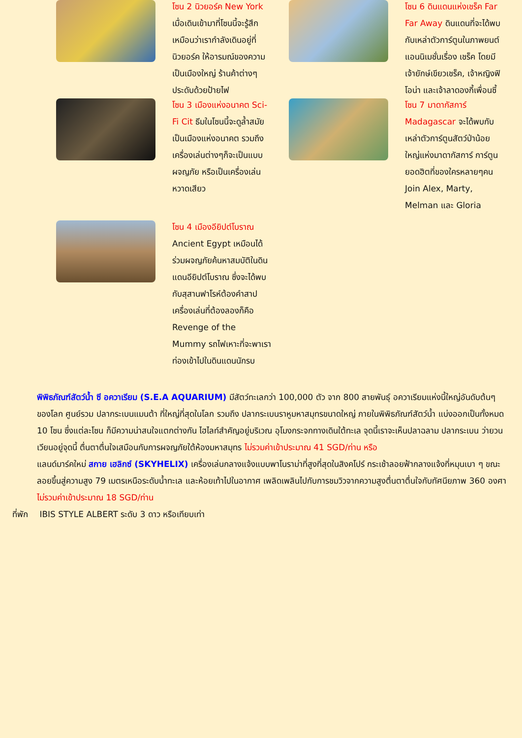โซน 2 นิวยอร์ค New York เมื่อเดินเข้ามาที่โซนนี้จะรู้สึกเหมือนว่าเรากำลังเดินอยู่ที่นิวยอร์ค ให้อารมณ์ของความเป็นเมืองใหญ่ ร้านค้าต่างๆประดับด้วยป้ายไฟ
โซน 6 ดินแดนแห่งเชร็ค Far Far Away ดินแดนที่จะได้พบกับเหล่าตัวการ์ตูนในภาพยนต์แอนนิเมชั่นเรื่อง เชร็ค โดยมีเจ้ายักษ์เขียวเชร็ค, เจ้าหญิงฟิโอน่า และเจ้าลาดองกี้เพื่อนซี้
โซน 3 เมืองแห่งอนาคต Sci-Fi Cit ธีมในโซนนี้จะดูล้ำสมัย เป็นเมืองแห่งอนาคต รวมถึงเครื่องเล่นต่างๆก็จะเป็นแบบผจญภัย หรือเป็นเครื่องเล่นหวาดเสียว
โซน 7 มาดากัสการ์ Madagascar จะได้พบกับเหล่าตัวการ์ตูนสัตว์ป่าน้อยใหญ่แห่งมาดากัสการ์ การ์ตูนยอดฮิตที่ของใครหลายๆคน Join Alex, Marty, Melman และ Gloria
โซน 4 เมืองอียิปต์โบราณ Ancient Egypt เหมือนได้ร่วมผจญภัยค้นหาสมบัติในดินแดนอียิปต์โบราณ ซึ่งจะได้พบกับสุสานฟาโรห์ต้องคำสาป เครื่องเล่นที่ต้องลองก็คือ Revenge of the Mummy รถไฟเหาะที่จะพาเราท่องเข้าไปในดินแดนนักรบ
พิพิธภัณฑ์สัตว์น้ำ ซี อควาเรียม (S.E.A AQUARIUM) มีสัตว์ทะเลกว่า 100,000 ตัว จาก 800 สายพันธุ์ อควาเรียมแห่งนี้ใหญ่อันดับต้นๆ ของโลก ศูนย์รวม ปลากระเบนแมนต้า ที่ใหญ่ที่สุดในโลก รวมถึง ปลากระเบนราหูมหาสมุทรขนาดใหญ่ ภายในพิพิธภัณฑ์สัตว์น้ำ แบ่งออกเป็นทั้งหมด 10 โซน ซึ่งแต่ละโซน ก็มีความน่าสนใจแตกต่างกัน ไฮไลท์สำคัญอยู่บริเวณ อุโมงกระจกทางเดินใต้ทะเล จุดนี้เราจะเห็นปลาฉลาม ปลากระเบน ว่ายวนเวียนอยู่จุดนี้ ตื่นตาตื่นใจเสมือนกับการผจญภัยใต้ห้องมหาสมุทร ไม่รวมค่าเข้าประมาณ 41 SGD/ท่าน หรือ
แลนด์มาร์คใหม่ สกาย เฮลิกซ์ (SKYHELIX) เครื่องเล่นกลางแจ้งแบบพาโนราม่าที่สูงที่สุดในสิงคโปร์ กระเช้าลอยฟ้ากลางแจ้งที่หมุนเบา ๆ ขณะลอยขึ้นสู่ความสูง 79 เมตรเหนือระดับน้ำทะเล และห้อยเท้าไปในอากาศ เพลิดเพลินไปกับการชมวิวจากความสูงตื่นตาตื่นใจกับทัศนียภาพ 360 องศา ไม่รวมค่าเข้าประมาณ 18 SGD/ท่าน
ที่พัก IBIS STYLE ALBERT ระดับ 3 ดาว หรือเทียบเท่า